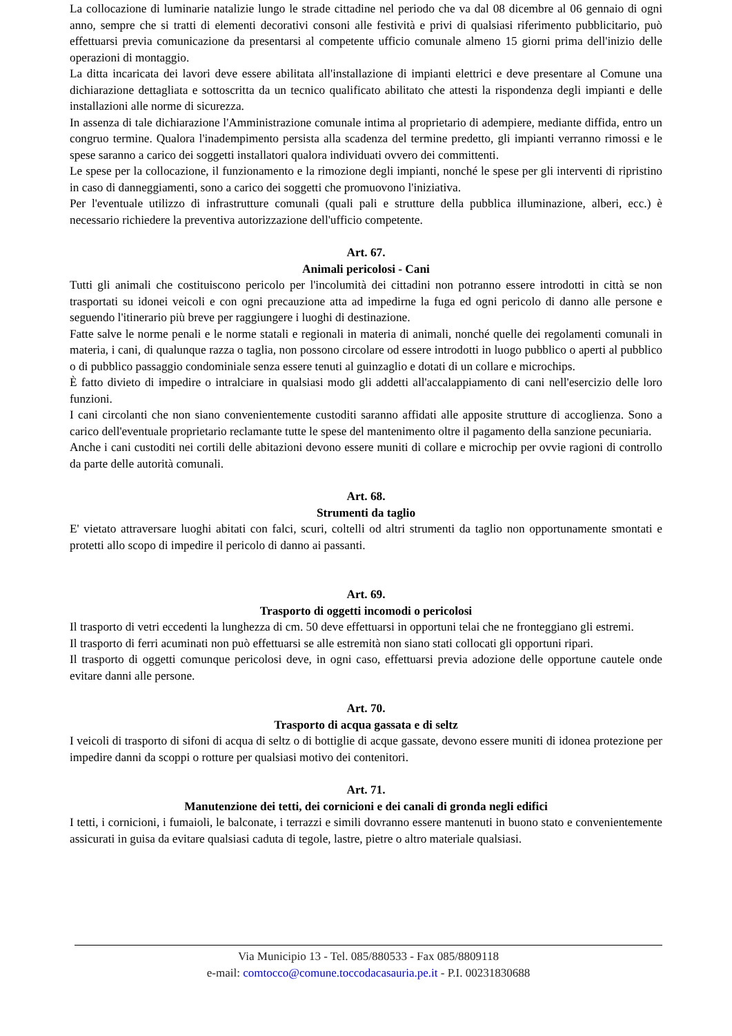La collocazione di luminarie natalizie lungo le strade cittadine nel periodo che va dal 08 dicembre al 06 gennaio di ogni anno, sempre che si tratti di elementi decorativi consoni alle festività e privi di qualsiasi riferimento pubblicitario, può effettuarsi previa comunicazione da presentarsi al competente ufficio comunale almeno 15 giorni prima dell'inizio delle operazioni di montaggio.
La ditta incaricata dei lavori deve essere abilitata all'installazione di impianti elettrici e deve presentare al Comune una dichiarazione dettagliata e sottoscritta da un tecnico qualificato abilitato che attesti la rispondenza degli impianti e delle installazioni alle norme di sicurezza.
In assenza di tale dichiarazione l'Amministrazione comunale intima al proprietario di adempiere, mediante diffida, entro un congruo termine. Qualora l'inadempimento persista alla scadenza del termine predetto, gli impianti verranno rimossi e le spese saranno a carico dei soggetti installatori qualora individuati ovvero dei committenti.
Le spese per la collocazione, il funzionamento e la rimozione degli impianti, nonché le spese per gli interventi di ripristino in caso di danneggiamenti, sono a carico dei soggetti che promuovono l'iniziativa.
Per l'eventuale utilizzo di infrastrutture comunali (quali pali e strutture della pubblica illuminazione, alberi, ecc.) è necessario richiedere la preventiva autorizzazione dell'ufficio competente.
Art. 67.
Animali pericolosi - Cani
Tutti gli animali che costituiscono pericolo per l'incolumità dei cittadini non potranno essere introdotti in città se non trasportati su idonei veicoli e con ogni precauzione atta ad impedirne la fuga ed ogni pericolo di danno alle persone e seguendo l'itinerario più breve per raggiungere i luoghi di destinazione.
Fatte salve le norme penali e le norme statali e regionali in materia di animali, nonché quelle dei regolamenti comunali in materia, i cani, di qualunque razza o taglia, non possono circolare od essere introdotti in luogo pubblico o aperti al pubblico o di pubblico passaggio condominiale senza essere tenuti al guinzaglio e dotati di un collare e microchips.
È fatto divieto di impedire o intralciare in qualsiasi modo gli addetti all'accalappiamento di cani nell'esercizio delle loro funzioni.
I cani circolanti che non siano convenientemente custoditi saranno affidati alle apposite strutture di accoglienza. Sono a carico dell'eventuale proprietario reclamante tutte le spese del mantenimento oltre il pagamento della sanzione pecuniaria.
Anche i cani custoditi nei cortili delle abitazioni devono essere muniti di collare e microchip per ovvie ragioni di controllo da parte delle autorità comunali.
Art. 68.
Strumenti da taglio
E' vietato attraversare luoghi abitati con falci, scuri, coltelli od altri strumenti da taglio non opportunamente smontati e protetti allo scopo di impedire il pericolo di danno ai passanti.
Art. 69.
Trasporto di oggetti incomodi o pericolosi
Il trasporto di vetri eccedenti la lunghezza di cm. 50 deve effettuarsi in opportuni telai che ne fronteggiano gli estremi.
Il trasporto di ferri acuminati non può effettuarsi se alle estremità non siano stati collocati gli opportuni ripari.
Il trasporto di oggetti comunque pericolosi deve, in ogni caso, effettuarsi previa adozione delle opportune cautele onde evitare danni alle persone.
Art. 70.
Trasporto di acqua gassata e di seltz
I veicoli di trasporto di sifoni di acqua di seltz o di bottiglie di acque gassate, devono essere muniti di idonea protezione per impedire danni da scoppi o rotture per qualsiasi motivo dei contenitori.
Art. 71.
Manutenzione dei tetti, dei cornicioni e dei canali di gronda negli edifici
I tetti, i cornicioni, i fumaioli, le balconate, i terrazzi e simili dovranno essere mantenuti in buono stato e convenientemente assicurati in guisa da evitare qualsiasi caduta di tegole, lastre, pietre o altro materiale qualsiasi.
Via Municipio 13 - Tel. 085/880533 - Fax 085/8809118
e-mail: comtocco@comune.toccodacasauria.pe.it - P.I. 00231830688